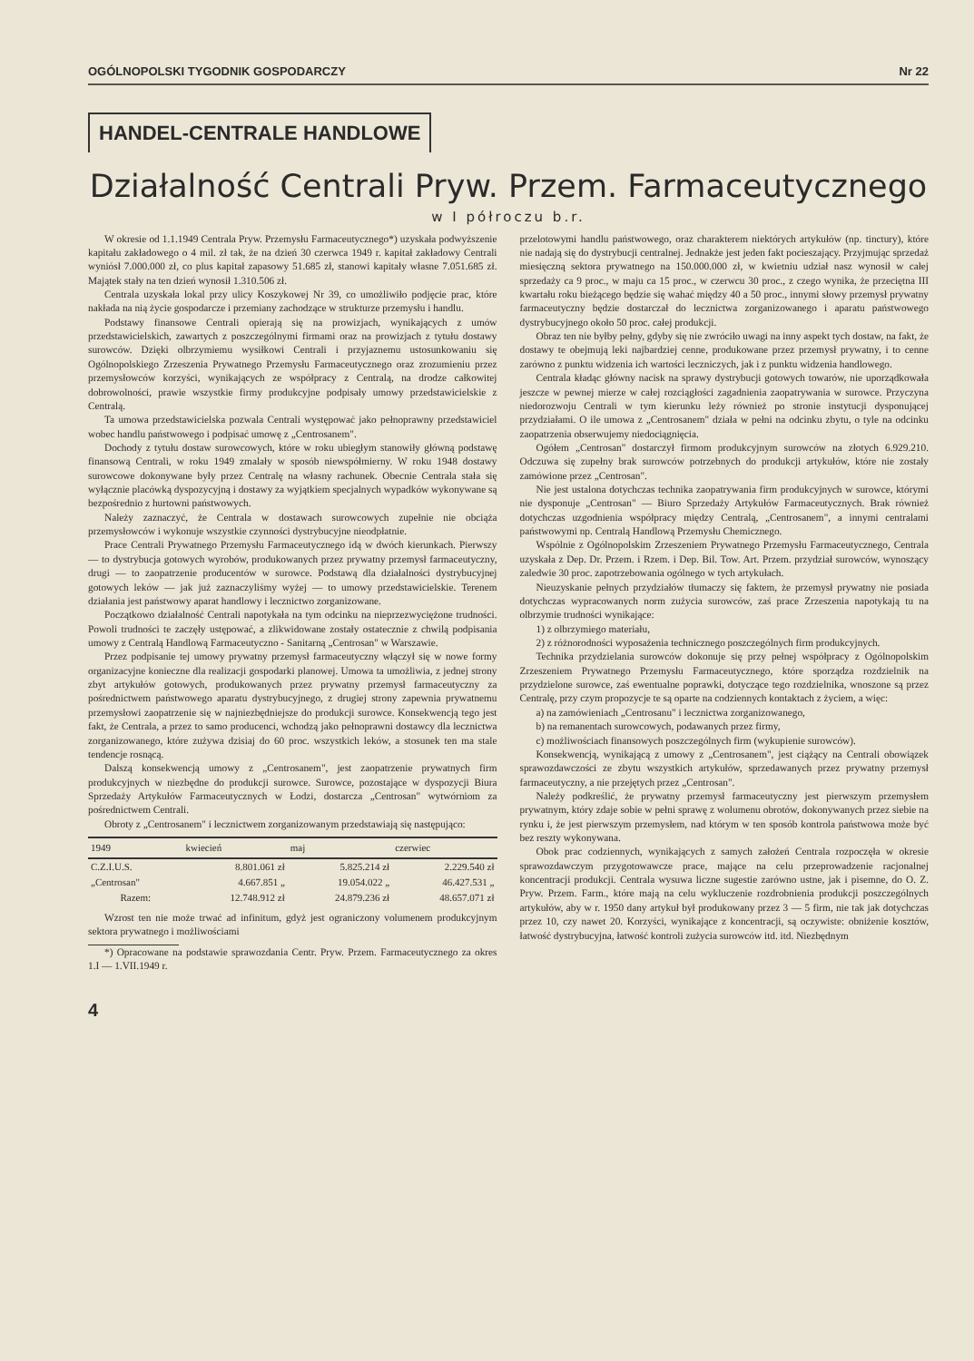OGÓLNOPOLSKI TYGODNIK GOSPODARCZY Nr 22
HANDEL-CENTRALE HANDLOWE
Działalność Centrali Pryw. Przem. Farmaceutycznego
w I półroczu b.r.
W okresie od 1.1.1949 Centrala Pryw. Przemysłu Farmaceutycznego*) uzyskała podwyższenie kapitału zakładowego o 4 mil. zł tak, że na dzień 30 czerwca 1949 r. kapitał zakładowy Centrali wyniósł 7.000.000 zł, co plus kapitał zapasowy 51.685 zł, stanowi kapitały własne 7.051.685 zł. Majątek stały na ten dzień wynosił 1.310.506 zł.
Centrala uzyskała lokal przy ulicy Koszykowej Nr 39, co umożliwiło podjęcie prac, które nakłada na nią życie gospodarcze i przemiany zachodzące w strukturze przemysłu i handlu.
Podstawy finansowe Centrali opierają się na prowizjach, wynikających z umów przedstawicielskich, zawartych z poszczególnymi firmami oraz na prowizjach z tytułu dostawy surowców. Dzięki olbrzymiemu wysiłkowi Centrali i przyjaznemu ustosunkowaniu się Ogólnopolskiego Zrzeszenia Prywatnego Przemysłu Farmaceutycznego oraz zrozumieniu przez przemysłowców korzyści, wynikających ze współpracy z Centralą, na drodze całkowitej dobrowolności, prawie wszystkie firmy produkcyjne podpisały umowy przedstawicielskie z Centralą.
Ta umowa przedstawicielska pozwala Centrali występować jako pełnoprawny przedstawiciel wobec handlu państwowego i podpisać umowę z „Centrosanem".
Dochody z tytułu dostaw surowcowych, które w roku ubiegłym stanowiły główną podstawę finansową Centrali, w roku 1949 zmalały w sposób niewspółmierny. W roku 1948 dostawy surowcowe dokonywane były przez Centralę na własny rachunek. Obecnie Centrala stała się wyłącznie placówką dyspozycyjną i dostawy za wyjątkiem specjalnych wypadków wykonywane są bezpośrednio z hurtowni państwowych.
Należy zaznaczyć, że Centrala w dostawach surowcowych zupełnie nie obciąża przemysłowców i wykonuje wszystkie czynności dystrybucyjne nieodpłatnie.
Prace Centrali Prywatnego Przemysłu Farmaceutycznego idą w dwóch kierunkach. Pierwszy — to dystrybucja gotowych wyrobów, produkowanych przez prywatny przemysł farmaceutyczny, drugi — to zaopatrzenie producentów w surowce. Podstawą dla działalności dystrybucyjnej gotowych leków — jak już zaznaczyliśmy wyżej — to umowy przedstawicielskie. Terenem działania jest państwowy aparat handlowy i lecznictwo zorganizowane.
Początkowo działalność Centrali napotykała na tym odcinku na nieprzezwyciężone trudności. Powoli trudności te zaczęły ustępować, a zlikwidowane zostały ostatecznie z chwilą podpisania umowy z Centralą Handlową Farmaceutyczno - Sanitarną „Centrosan" w Warszawie.
Przez podpisanie tej umowy prywatny przemysł farmaceutyczny włączył się w nowe formy organizacyjne konieczne dla realizacji gospodarki planowej. Umowa ta umożliwia, z jednej strony zbyt artykułów gotowych, produkowanych przez prywatny przemysł farmaceutyczny za pośrednictwem państwowego aparatu dystrybucyjnego, z drugiej strony zapewnia prywatnemu przemysłowi zaopatrzenie się w najniezbędniejsze do produkcji surowce. Konsekwencją tego jest fakt, że Centrala, a przez to samo producenci, wchodzą jako pełnoprawni dostawcy dla lecznictwa zorganizowanego, które zużywa dzisiaj do 60 proc. wszystkich leków, a stosunek ten ma stale tendencje rosnącą.
Dalszą konsekwencją umowy z „Centrosanem", jest zaopatrzenie prywatnych firm produkcyjnych w niezbędne do produkcji surowce. Surowce, pozostające w dyspozycji Biura Sprzedaży Artykułów Farmaceutycznych w Łodzi, dostarcza „Centrosan" wytwórniom za pośrednictwem Centrali.
Obroty z „Centrosanem" i lecznictwem zorganizowanym przedstawiają się następująco:
| 1949 | kwiecień | maj | czerwiec |
| --- | --- | --- | --- |
| C.Z.I.U.S. | 8.801.061 zł | 5.825.214 zł | 2.229.540 zł |
| „Centrosan" | 4.667.851 „ | 19.054.022 „ | 46.427.531 „ |
| Razem: | 12.748.912 zł | 24.879.236 zł | 48.657.071 zł |
Wzrost ten nie może trwać ad infinitum, gdyż jest ograniczony volumenem produkcyjnym sektora prywatnego i możliwościami
*) Opracowane na podstawie sprawozdania Centr. Pryw. Przem. Farmaceutycznego za okres 1.I — 1.VII.1949 r.
przelotowymi handlu państwowego, oraz charakterem niektórych artykułów (np. tinctury), które nie nadają się do dystrybucji centralnej. Jednakże jest jeden fakt pocieszający. Przyjmując sprzedaż miesięczną sektora prywatnego na 150.000.000 zł, w kwietniu udział nasz wynosił w całej sprzedaży ca 9 proc., w maju ca 15 proc., w czerwcu 30 proc., z czego wynika, że przeciętna III kwartału roku bieżącego będzie się wahać między 40 a 50 proc., innymi słowy przemysł prywatny farmaceutyczny będzie dostarczał do lecznictwa zorganizowanego i aparatu państwowego dystrybucyjnego około 50 proc. całej produkcji.
Obraz ten nie byłby pełny, gdyby się nie zwróciło uwagi na inny aspekt tych dostaw, na fakt, że dostawy te obejmują leki najbardziej cenne, produkowane przez przemysł prywatny, i to cenne zarówno z punktu widzenia ich wartości leczniczych, jak i z punktu widzenia handlowego.
Centrala kładąc główny nacisk na sprawy dystrybucji gotowych towarów, nie uporządkowała jeszcze w pewnej mierze w całej rozciągłości zagadnienia zaopatrywania w surowce. Przyczyna niedorozwoju Centrali w tym kierunku leży również po stronie instytucji dysponującej przydziałami. O ile umowa z „Centrosanem" działa w pełni na odcinku zbytu, o tyle na odcinku zaopatrzenia obserwujemy niedociągnięcia.
Ogółem „Centrosan" dostarczył firmom produkcyjnym surowców na złotych 6.929.210. Odczuwa się zupełny brak surowców potrzebnych do produkcji artykułów, które nie zostały zamówione przez „Centrosan".
Nie jest ustalona dotychczas technika zaopatrywania firm produkcyjnych w surowce, którymi nie dysponuje „Centrosan" — Biuro Sprzedaży Artykułów Farmaceutycznych. Brak również dotychczas uzgodnienia współpracy między Centralą, „Centrosanem", a innymi centralami państwowymi np. Centralą Handlową Przemysłu Chemicznego.
Wspólnie z Ogólnopolskim Zrzeszeniem Prywatnego Przemysłu Farmaceutycznego, Centrala uzyskała z Dep. Dr. Przem. i Rzem. i Dep. Bil. Tow. Art. Przem. przydział surowców, wynoszący zaledwie 30 proc. zapotrzebowania ogólnego w tych artykułach.
Nieuzyskanie pełnych przydziałów tłumaczy się faktem, że przemysł prywatny nie posiada dotychczas wypracowanych norm zużycia surowców, zaś prace Zrzeszenia napotykają tu na olbrzymie trudności wynikające:
1) z olbrzymiego materiału,
2) z różnorodności wyposażenia technicznego poszczególnych firm produkcyjnych.
Technika przydzielania surowców dokonuje się przy pełnej współpracy z Ogólnopolskim Zrzeszeniem Prywatnego Przemysłu Farmaceutycznego, które sporządza rozdzielnik na przydzielone surowce, zaś ewentualne poprawki, dotyczące tego rozdzielnika, wnoszone są przez Centralę, przy czym propozycje te są oparte na codziennych kontaktach z życiem, a więc:
a) na zamówieniach „Centrosanu" i lecznictwa zorganizowanego,
b) na remanentach surowcowych, podawanych przez firmy,
c) możliwościach finansowych poszczególnych firm (wykupienie surowców).
Konsekwencją, wynikającą z umowy z „Centrosanem", jest ciążący na Centrali obowiązek sprawozdawczości ze zbytu wszystkich artykułów, sprzedawanych przez prywatny przemysł farmaceutyczny, a nie przejętych przez „Centrosan".
Należy podkreślić, że prywatny przemysł farmaceutyczny jest pierwszym przemysłem prywatnym, który zdaje sobie w pełni sprawę z wolumenu obrotów, dokonywanych przez siebie na rynku i, że jest pierwszym przemysłem, nad którym w ten sposób kontrola państwowa może być bez reszty wykonywana.
Obok prac codziennych, wynikających z samych założeń Centrala rozpoczęła w okresie sprawozdawczym przygotowawcze prace, mające na celu przeprowadzenie racjonalnej koncentracji produkcji. Centrala wysuwa liczne sugestie zarówno ustne, jak i pisemne, do O. Z. Pryw. Przem. Farm., które mają na celu wykluczenie rozdrobnienia produkcji poszczególnych artykułów, aby w r. 1950 dany artykuł był produkowany przez 3 — 5 firm, nie tak jak dotychczas przez 10, czy nawet 20. Korzyści, wynikające z koncentracji, są oczywiste: obniżenie kosztów, łatwość dystrybucyjna, łatwość kontroli zużycia surowców itd. itd. Niezbędnym
4